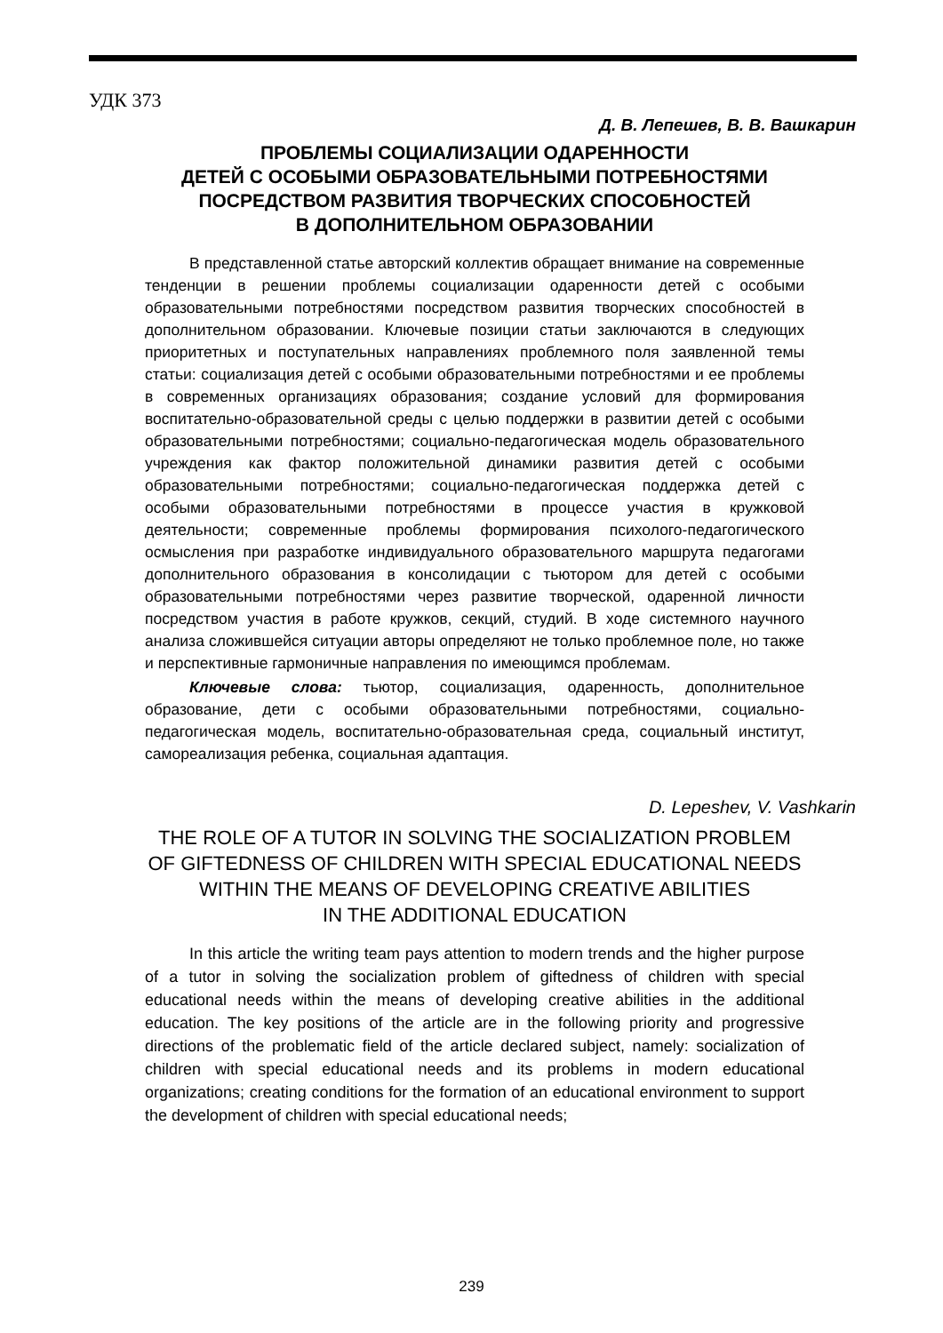УДК 373
Д. В. Лепешев, В. В. Вашкарин
ПРОБЛЕМЫ СОЦИАЛИЗАЦИИ ОДАРЕННОСТИ
ДЕТЕЙ С ОСОБЫМИ ОБРАЗОВАТЕЛЬНЫМИ ПОТРЕБНОСТЯМИ
ПОСРЕДСТВОМ РАЗВИТИЯ ТВОРЧЕСКИХ СПОСОБНОСТЕЙ
В ДОПОЛНИТЕЛЬНОМ ОБРАЗОВАНИИ
В представленной статье авторский коллектив обращает внимание на современные тенденции в решении проблемы социализации одаренности детей с особыми образовательными потребностями посредством развития творческих способностей в дополнительном образовании. Ключевые позиции статьи заключаются в следующих приоритетных и поступательных направлениях проблемного поля заявленной темы статьи: социализация детей с особыми образовательными потребностями и ее проблемы в современных организациях образования; создание условий для формирования воспитательно-образовательной среды с целью поддержки в развитии детей с особыми образовательными потребностями; социально-педагогическая модель образовательного учреждения как фактор положительной динамики развития детей с особыми образовательными потребностями; социально-педагогическая поддержка детей с особыми образовательными потребностями в процессе участия в кружковой деятельности; современные проблемы формирования психолого-педагогического осмысления при разработке индивидуального образовательного маршрута педагогами дополнительного образования в консолидации с тьютором для детей с особыми образовательными потребностями через развитие творческой, одаренной личности посредством участия в работе кружков, секций, студий. В ходе системного научного анализа сложившейся ситуации авторы определяют не только проблемное поле, но также и перспективные гармоничные направления по имеющимся проблемам.
Ключевые слова: тьютор, социализация, одаренность, дополнительное образование, дети с особыми образовательными потребностями, социально-педагогическая модель, воспитательно-образовательная среда, социальный институт, самореализация ребенка, социальная адаптация.
D. Lepeshev, V. Vashkarin
THE ROLE OF A TUTOR IN SOLVING THE SOCIALIZATION PROBLEM
OF GIFTEDNESS OF CHILDREN WITH SPECIAL EDUCATIONAL NEEDS
WITHIN THE MEANS OF DEVELOPING CREATIVE ABILITIES
IN THE ADDITIONAL EDUCATION
In this article the writing team pays attention to modern trends and the higher purpose of a tutor in solving the socialization problem of giftedness of children with special educational needs within the means of developing creative abilities in the additional education. The key positions of the article are in the following priority and progressive directions of the problematic field of the article declared subject, namely: socialization of children with special educational needs and its problems in modern educational organizations; creating conditions for the formation of an educational environment to support the development of children with special educational needs;
239